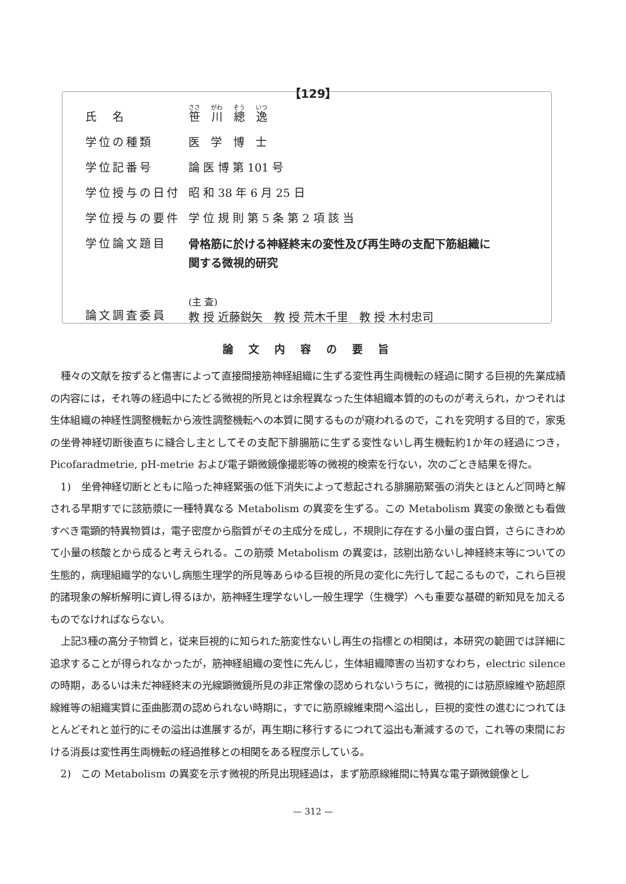【129】
| 氏 名 | 笹 川 總 逸 |
| 学位の種類 | 医 学 博 士 |
| 学位記番号 | 論 医 博 第 101 号 |
| 学位授与の日付 | 昭 和 38 年 6 月 25 日 |
| 学位授与の要件 | 学 位 規 則 第 5 条 第 2 項 該 当 |
| 学位論文題目 | 骨格筋に於ける神経終末の変性及び再生時の支配下筋組織に 関する微視的研究 |
| 論文調査委員 | (主 査) 教 授 近藤鋭矢 教 授 荒木千里 教 授 木村忠司 |
論文内容の要旨
種々の文献を按ずると傷害によって直接間接筋神経組織に生ずる変性再生両機転の経過に関する巨視的先業成績の内容には，それ等の経過中にたどる微視的所見とは余程異なった生体組織本質的のものが考えられ，かつそれは生体組織の神経性調整機転から液性調整機転への本質に関するものが窺われるので，これを究明する目的で，家兎の坐骨神経切断後直ちに縫合し主としてその支配下腓腸筋に生ずる変性ないし再生機転約1か年の経過につき， Picofaradmetrie, pH-metrie および電子顕微鏡像撮影等の微視的検索を行ない，次のごとき結果を得た。
1)　坐骨神経切断とともに陥った神経緊張の低下消失によって惹起される腓腸筋緊張の消失とほとんど同時と解される早期すでに該筋漿に一種特異なる Metabolism の異変を生ずる。この Metabolism 異変の象徴とも看做すべき電顕的特異物質は，電子密度から脂質がその主成分を成し，不規則に存在する小量の蛋白質，さらにきわめて小量の核酸とから成ると考えられる。この筋漿 Metabolism の異変は，該剔出筋ないし神経終末等についての生態的，病理組織学的ないし病態生理学的所見等あらゆる巨視的所見の変化に先行して起こるもので，これら巨視的諸現象の解析解明に資し得るほか，筋神経生理学ないし一般生理学（生機学）へも重要な基礎的新知見を加えるものでなければならない。
上記3種の高分子物質と，従来巨視的に知られた筋変性ないし再生の指標との相関は，本研究の範囲では詳細に追求することが得られなかったが，筋神経組織の変性に先んじ，生体組織障害の当初すなわち，electric silence の時期，あるいは未だ神経終末の光線顕微鏡所見の非正常像の認められないうちに，微視的には筋原線維や筋超原線維等の組織実質に歪曲膨潤の認められない時期に，すでに筋原線維束間へ溢出し，巨視的変性の進むにつれてほとんどそれと並行的にその溢出は進展するが，再生期に移行するにつれて溢出も漸減するので，これ等の束間における消長は変性再生両機転の経過推移との相関をある程度示している。
2)　この Metabolism の異変を示す微視的所見出現経過は，まず筋原線維間に特異な電子顕微鏡像とし
— 312 —